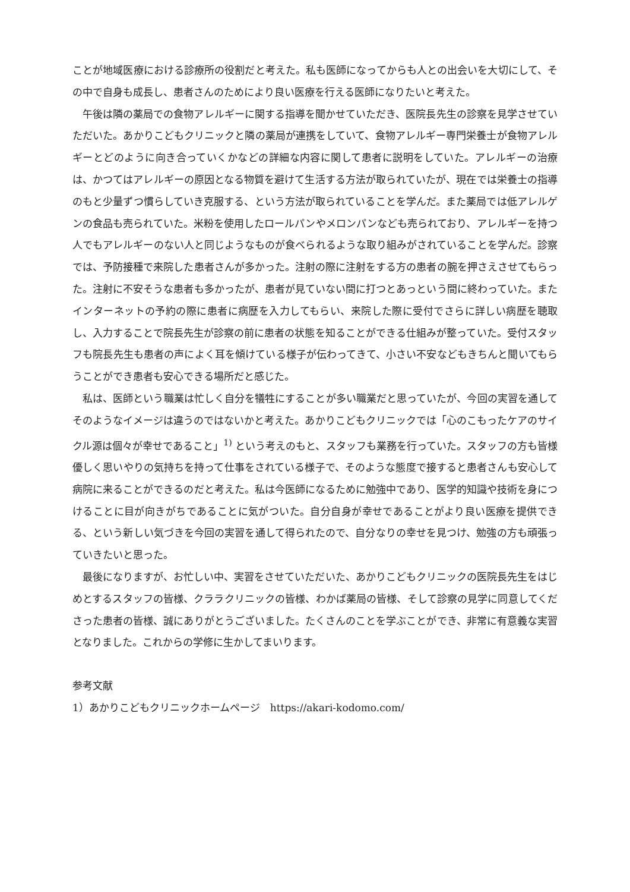ことが地域医療における診療所の役割だと考えた。私も医師になってからも人との出会いを大切にして、その中で自身も成長し、患者さんのためにより良い医療を行える医師になりたいと考えた。
午後は隣の薬局での食物アレルギーに関する指導を聞かせていただき、医院長先生の診察を見学させていただいた。あかりこどもクリニックと隣の薬局が連携をしていて、食物アレルギー専門栄養士が食物アレルギーとどのように向き合っていくかなどの詳細な内容に関して患者に説明をしていた。アレルギーの治療は、かつてはアレルギーの原因となる物質を避けて生活する方法が取られていたが、現在では栄養士の指導のもと少量ずつ慣らしていき克服する、という方法が取られていることを学んだ。また薬局では低アレルゲンの食品も売られていた。米粉を使用したロールパンやメロンパンなども売られており、アレルギーを持つ人でもアレルギーのない人と同じようなものが食べられるような取り組みがされていることを学んだ。診察では、予防接種で来院した患者さんが多かった。注射の際に注射をする方の患者の腕を押さえさせてもらった。注射に不安そうな患者も多かったが、患者が見ていない間に打つとあっという間に終わっていた。またインターネットの予約の際に患者に病歴を入力してもらい、来院した際に受付でさらに詳しい病歴を聴取し、入力することで院長先生が診察の前に患者の状態を知ることができる仕組みが整っていた。受付スタッフも院長先生も患者の声によく耳を傾けている様子が伝わってきて、小さい不安などもきちんと聞いてもらうことができ患者も安心できる場所だと感じた。
私は、医師という職業は忙しく自分を犠牲にすることが多い職業だと思っていたが、今回の実習を通してそのようなイメージは違うのではないかと考えた。あかりこどもクリニックでは「心のこもったケアのサイクル源は個々が幸せであること」<sup>1)</sup> という考えのもと、スタッフも業務を行っていた。スタッフの方も皆様優しく思いやりの気持ちを持って仕事をされている様子で、そのような態度で接すると患者さんも安心して病院に来ることができるのだと考えた。私は今医師になるために勉強中であり、医学的知識や技術を身につけることに目が向きがちであることに気がついた。自分自身が幸せであることがより良い医療を提供できる、という新しい気づきを今回の実習を通して得られたので、自分なりの幸せを見つけ、勉強の方も頑張っていきたいと思った。
最後になりますが、お忙しい中、実習をさせていただいた、あかりこどもクリニックの医院長先生をはじめとするスタッフの皆様、クララクリニックの皆様、わかば薬局の皆様、そして診察の見学に同意してくださった患者の皆様、誠にありがとうございました。たくさんのことを学ぶことができ、非常に有意義な実習となりました。これからの学修に生かしてまいります。
参考文献
1）あかりこどもクリニックホームページ　https://akari-kodomo.com/